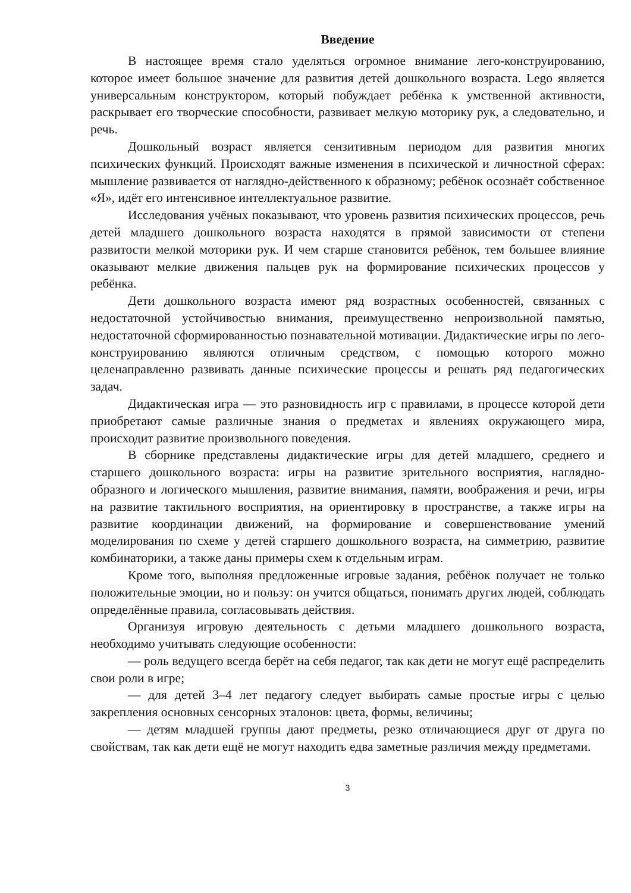Введение
В настоящее время стало уделяться огромное внимание лего-конструированию, которое имеет большое значение для развития детей дошкольного возраста. Lego является универсальным конструктором, который побуждает ребёнка к умственной активности, раскрывает его творческие способности, развивает мелкую моторику рук, а следовательно, и речь.
Дошкольный возраст является сензитивным периодом для развития многих психических функций. Происходят важные изменения в психической и личностной сферах: мышление развивается от наглядно-действенного к образному; ребёнок осознаёт собственное «Я», идёт его интенсивное интеллектуальное развитие.
Исследования учёных показывают, что уровень развития психических процессов, речь детей младшего дошкольного возраста находятся в прямой зависимости от степени развитости мелкой моторики рук. И чем старше становится ребёнок, тем большее влияние оказывают мелкие движения пальцев рук на формирование психических процессов у ребёнка.
Дети дошкольного возраста имеют ряд возрастных особенностей, связанных с недостаточной устойчивостью внимания, преимущественно непроизвольной памятью, недостаточной сформированностью познавательной мотивации. Дидактические игры по лего-конструированию являются отличным средством, с помощью которого можно целенаправленно развивать данные психические процессы и решать ряд педагогических задач.
Дидактическая игра — это разновидность игр с правилами, в процессе которой дети приобретают самые различные знания о предметах и явлениях окружающего мира, происходит развитие произвольного поведения.
В сборнике представлены дидактические игры для детей младшего, среднего и старшего дошкольного возраста: игры на развитие зрительного восприятия, наглядно-образного и логического мышления, развитие внимания, памяти, воображения и речи, игры на развитие тактильного восприятия, на ориентировку в пространстве, а также игры на развитие координации движений, на формирование и совершенствование умений моделирования по схеме у детей старшего дошкольного возраста, на симметрию, развитие комбинаторики, а также даны примеры схем к отдельным играм.
Кроме того, выполняя предложенные игровые задания, ребёнок получает не только положительные эмоции, но и пользу: он учится общаться, понимать других людей, соблюдать определённые правила, согласовывать действия.
Организуя игровую деятельность с детьми младшего дошкольного возраста, необходимо учитывать следующие особенности:
— роль ведущего всегда берёт на себя педагог, так как дети не могут ещё распределить свои роли в игре;
— для детей 3–4 лет педагогу следует выбирать самые простые игры с целью закрепления основных сенсорных эталонов: цвета, формы, величины;
— детям младшей группы дают предметы, резко отличающиеся друг от друга по свойствам, так как дети ещё не могут находить едва заметные различия между предметами.
3